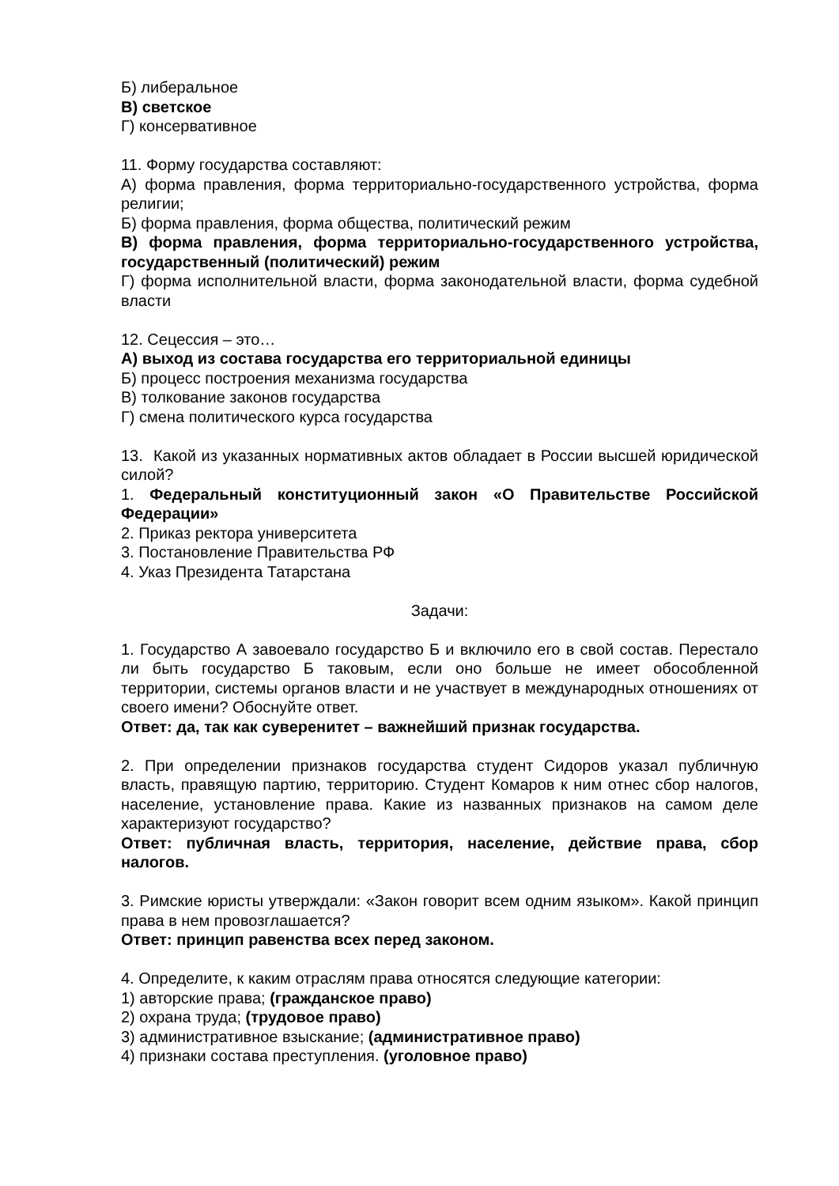Б) либеральное
В) светское
Г) консервативное
11. Форму государства составляют:
А) форма правления, форма территориально-государственного устройства, форма религии;
Б) форма правления, форма общества, политический режим
В) форма правления, форма территориально-государственного устройства, государственный (политический) режим
Г) форма исполнительной власти, форма законодательной власти, форма судебной власти
12. Сецессия – это…
А) выход из состава государства его территориальной единицы
Б) процесс построения механизма государства
В) толкование законов государства
Г) смена политического курса государства
13. Какой из указанных нормативных актов обладает в России высшей юридической силой?
1. Федеральный конституционный закон «О Правительстве Российской Федерации»
2. Приказ ректора университета
3. Постановление Правительства РФ
4. Указ Президента Татарстана
Задачи:
1. Государство А завоевало государство Б и включило его в свой состав. Перестало ли быть государство Б таковым, если оно больше не имеет обособленной территории, системы органов власти и не участвует в международных отношениях от своего имени? Обоснуйте ответ.
Ответ: да, так как суверенитет – важнейший признак государства.
2. При определении признаков государства студент Сидоров указал публичную власть, правящую партию, территорию. Студент Комаров к ним отнес сбор налогов, население, установление права. Какие из названных признаков на самом деле характеризуют государство?
Ответ: публичная власть, территория, население, действие права, сбор налогов.
3. Римские юристы утверждали: «Закон говорит всем одним языком». Какой принцип права в нем провозглашается?
Ответ: принцип равенства всех перед законом.
4. Определите, к каким отраслям права относятся следующие категории:
1) авторские права; (гражданское право)
2) охрана труда; (трудовое право)
3) административное взыскание; (административное право)
4) признаки состава преступления. (уголовное право)